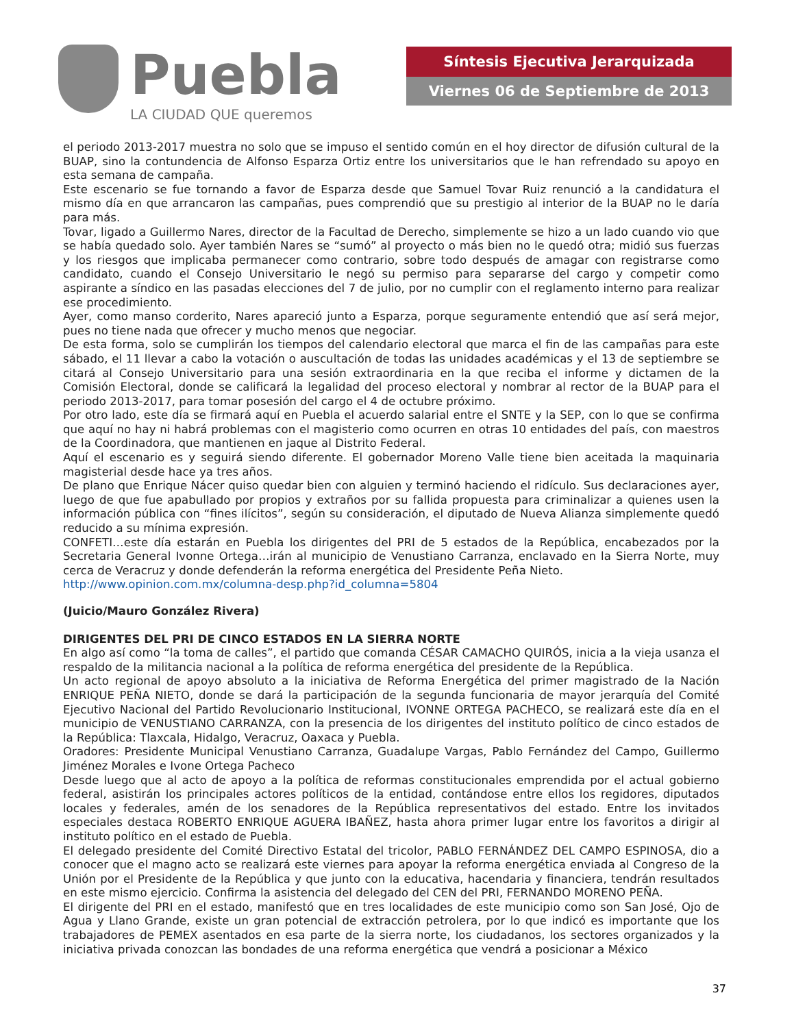Puebla
LA CIUDAD QUE queremos
Síntesis Ejecutiva Jerarquizada
Viernes 06 de Septiembre de 2013
el periodo 2013-2017 muestra no solo que se impuso el sentido común en el hoy director de difusión cultural de la BUAP, sino la contundencia de Alfonso Esparza Ortiz entre los universitarios que le han refrendado su apoyo en esta semana de campaña.
Este escenario se fue tornando a favor de Esparza desde que Samuel Tovar Ruiz renunció a la candidatura el mismo día en que arrancaron las campañas, pues comprendió que su prestigio al interior de la BUAP no le daría para más.
Tovar, ligado a Guillermo Nares, director de la Facultad de Derecho, simplemente se hizo a un lado cuando vio que se había quedado solo. Ayer también Nares se “sumó” al proyecto o más bien no le quedó otra; midió sus fuerzas y los riesgos que implicaba permanecer como contrario, sobre todo después de amagar con registrarse como candidato, cuando el Consejo Universitario le negó su permiso para separarse del cargo y competir como aspirante a síndico en las pasadas elecciones del 7 de julio, por no cumplir con el reglamento interno para realizar ese procedimiento.
Ayer, como manso corderito, Nares apareció junto a Esparza, porque seguramente entendió que así será mejor, pues no tiene nada que ofrecer y mucho menos que negociar.
De esta forma, solo se cumplirán los tiempos del calendario electoral que marca el fin de las campañas para este sábado, el 11 llevar a cabo la votación o auscultación de todas las unidades académicas y el 13 de septiembre se citará al Consejo Universitario para una sesión extraordinaria en la que reciba el informe y dictamen de la Comisión Electoral, donde se calificará la legalidad del proceso electoral y nombrar al rector de la BUAP para el periodo 2013-2017, para tomar posesión del cargo el 4 de octubre próximo.
Por otro lado, este día se firmará aquí en Puebla el acuerdo salarial entre el SNTE y la SEP, con lo que se confirma que aquí no hay ni habrá problemas con el magisterio como ocurren en otras 10 entidades del país, con maestros de la Coordinadora, que mantienen en jaque al Distrito Federal.
Aquí el escenario es y seguirá siendo diferente. El gobernador Moreno Valle tiene bien aceitada la maquinaria magisterial desde hace ya tres años.
De plano que Enrique Nácer quiso quedar bien con alguien y terminó haciendo el ridículo. Sus declaraciones ayer, luego de que fue apabullado por propios y extraños por su fallida propuesta para criminalizar a quienes usen la información pública con “fines ilícitos”, según su consideración, el diputado de Nueva Alianza simplemente quedó reducido a su mínima expresión.
CONFETI…este día estarán en Puebla los dirigentes del PRI de 5 estados de la República, encabezados por la Secretaria General Ivonne Ortega…irán al municipio de Venustiano Carranza, enclavado en la Sierra Norte, muy cerca de Veracruz y donde defenderán la reforma energética del Presidente Peña Nieto.
http://www.opinion.com.mx/columna-desp.php?id_columna=5804
(Juicio/Mauro González Rivera)
DIRIGENTES DEL PRI DE CINCO ESTADOS EN LA SIERRA NORTE
En algo así como “la toma de calles”, el partido que comanda CÉSAR CAMACHO QUIRÓS, inicia a la vieja usanza el respaldo de la militancia nacional a la política de reforma energética del presidente de la República.
Un acto regional de apoyo absoluto a la iniciativa de Reforma Energética del primer magistrado de la Nación ENRIQUE PEÑA NIETO, donde se dará la participación de la segunda funcionaria de mayor jerarquía del Comité Ejecutivo Nacional del Partido Revolucionario Institucional, IVONNE ORTEGA PACHECO, se realizará este día en el municipio de VENUSTIANO CARRANZA, con la presencia de los dirigentes del instituto político de cinco estados de la República: Tlaxcala, Hidalgo, Veracruz, Oaxaca y Puebla.
Oradores: Presidente Municipal Venustiano Carranza, Guadalupe Vargas, Pablo Fernández del Campo, Guillermo Jiménez Morales e Ivone Ortega Pacheco
Desde luego que al acto de apoyo a la política de reformas constitucionales emprendida por el actual gobierno federal, asistirán los principales actores políticos de la entidad, contándose entre ellos los regidores, diputados locales y federales, amén de los senadores de la República representativos del estado. Entre los invitados especiales destaca ROBERTO ENRIQUE AGUERA IBAÑEZ, hasta ahora primer lugar entre los favoritos a dirigir al instituto político en el estado de Puebla.
El delegado presidente del Comité Directivo Estatal del tricolor, PABLO FERNÁNDEZ DEL CAMPO ESPINOSA, dio a conocer que el magno acto se realizará este viernes para apoyar la reforma energética enviada al Congreso de la Unión por el Presidente de la República y que junto con la educativa, hacendaria y financiera, tendrán resultados en este mismo ejercicio. Confirma la asistencia del delegado del CEN del PRI, FERNANDO MORENO PEÑA.
El dirigente del PRI en el estado, manifestó que en tres localidades de este municipio como son San José, Ojo de Agua y Llano Grande, existe un gran potencial de extracción petrolera, por lo que indicó es importante que los trabajadores de PEMEX asentados en esa parte de la sierra norte, los ciudadanos, los sectores organizados y la iniciativa privada conozcan las bondades de una reforma energética que vendrá a posicionar a México
37